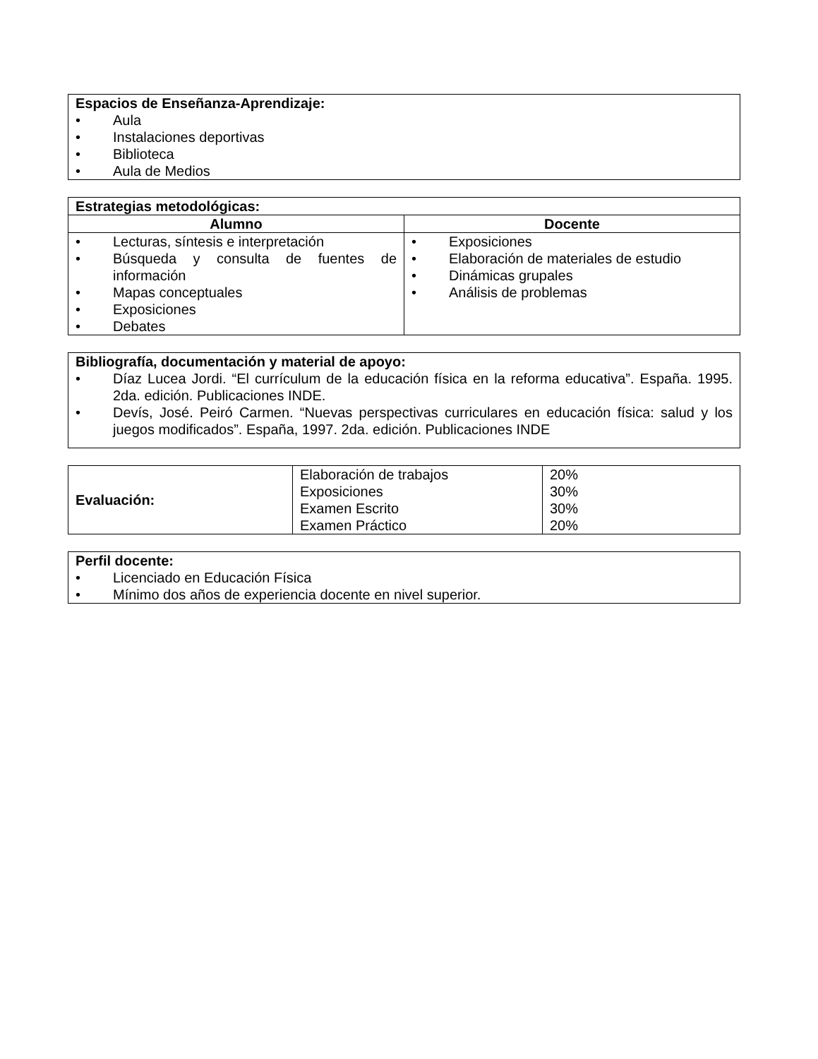| Espacios de Enseñanza-Aprendizaje: • Aula • Instalaciones deportivas • Biblioteca • Aula de Medios |
| Estrategias metodológicas: | |
| --- | --- |
| Alumno | Docente |
| • Lecturas, síntesis e interpretación • Búsqueda y consulta de fuentes de información • Mapas conceptuales • Exposiciones • Debates | • Exposiciones • Elaboración de materiales de estudio • Dinámicas grupales • Análisis de problemas |
| Bibliografía, documentación y material de apoyo: • Díaz Lucea Jordi. “El currículum de la educación física en la reforma educativa”. España. 1995. 2da. edición. Publicaciones INDE. • Devís, José. Peiró Carmen. “Nuevas perspectivas curriculares en educación física: salud y los juegos modificados”. España, 1997. 2da. edición. Publicaciones INDE |
| Evaluación: | Elaboración de trabajos Exposiciones Examen Escrito Examen Práctico | 20% 30% 30% 20% |
| Perfil docente: • Licenciado en Educación Física • Mínimo dos años de experiencia docente en nivel superior. |